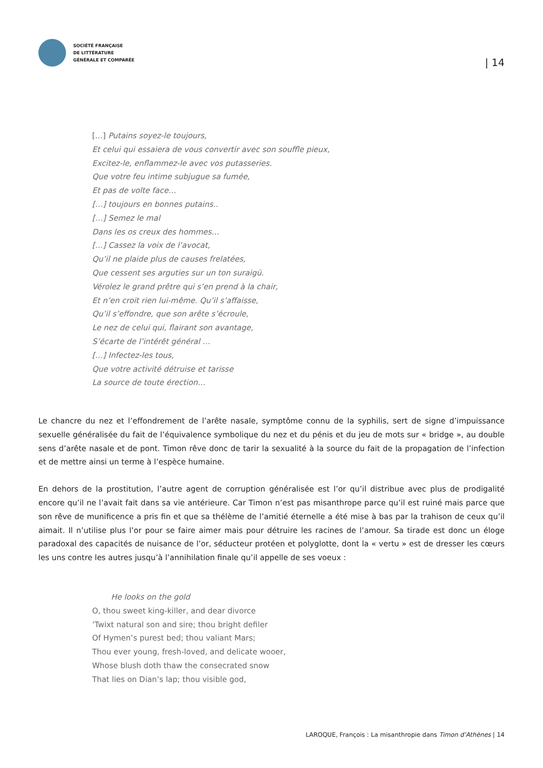SOCIÉTÉ FRANÇAISE
DE LITTÉRATURE
GÉNÉRALE ET COMPARÉE
| 14
[…] Putains soyez-le toujours,
Et celui qui essaiera de vous convertir avec son souffle pieux,
Excitez-le, enflammez-le avec vos putasseries.
Que votre feu intime subjugue sa fumée,
Et pas de volte face…
[…] toujours en bonnes putains..
[…] Semez le mal
Dans les os creux des hommes…
[…] Cassez la voix de l’avocat,
Qu’il ne plaide plus de causes frelatées,
Que cessent ses arguties sur un ton suraigü.
Vérolez le grand prêtre qui s’en prend à la chair,
Et n’en croit rien lui-même. Qu’il s’affaisse,
Qu’il s’effondre, que son arête s’écroule,
Le nez de celui qui, flairant son avantage,
S’écarte de l’intérêt général …
[…] Infectez-les tous,
Que votre activité détruise et tarisse
La source de toute érection…
Le chancre du nez et l’effondrement de l’arête nasale, symptôme connu de la syphilis, sert de signe d’impuissance sexuelle généralisée du fait de l’équivalence symbolique du nez et du pénis et du jeu de mots sur « bridge », au double sens d’arête nasale et de pont. Timon rêve donc de tarir la sexualité à la source du fait de la propagation de l’infection et de mettre ainsi un terme à l’espèce humaine.
En dehors de la prostitution, l’autre agent de corruption généralisée est l’or qu’il distribue avec plus de prodigalité encore qu’il ne l’avait fait dans sa vie antérieure. Car Timon n’est pas misanthrope parce qu’il est ruiné mais parce que son rêve de munificence a pris fin et que sa thélème de l’amitié éternelle a été mise à bas par la trahison de ceux qu’il aimait. Il n’utilise plus l’or pour se faire aimer mais pour détruire les racines de l’amour. Sa tirade est donc un éloge paradoxal des capacités de nuisance de l’or, séducteur protéen et polyglotte, dont la « vertu » est de dresser les cœurs les uns contre les autres jusqu’à l’annihilation finale qu’il appelle de ses voeux :
He looks on the gold
O, thou sweet king-killer, and dear divorce
’Twixt natural son and sire; thou bright defiler
Of Hymen’s purest bed; thou valiant Mars;
Thou ever young, fresh-loved, and delicate wooer,
Whose blush doth thaw the consecrated snow
That lies on Dian’s lap; thou visible god,
LAROQUE, François : La misanthropie dans Timon d’Athènes | 14